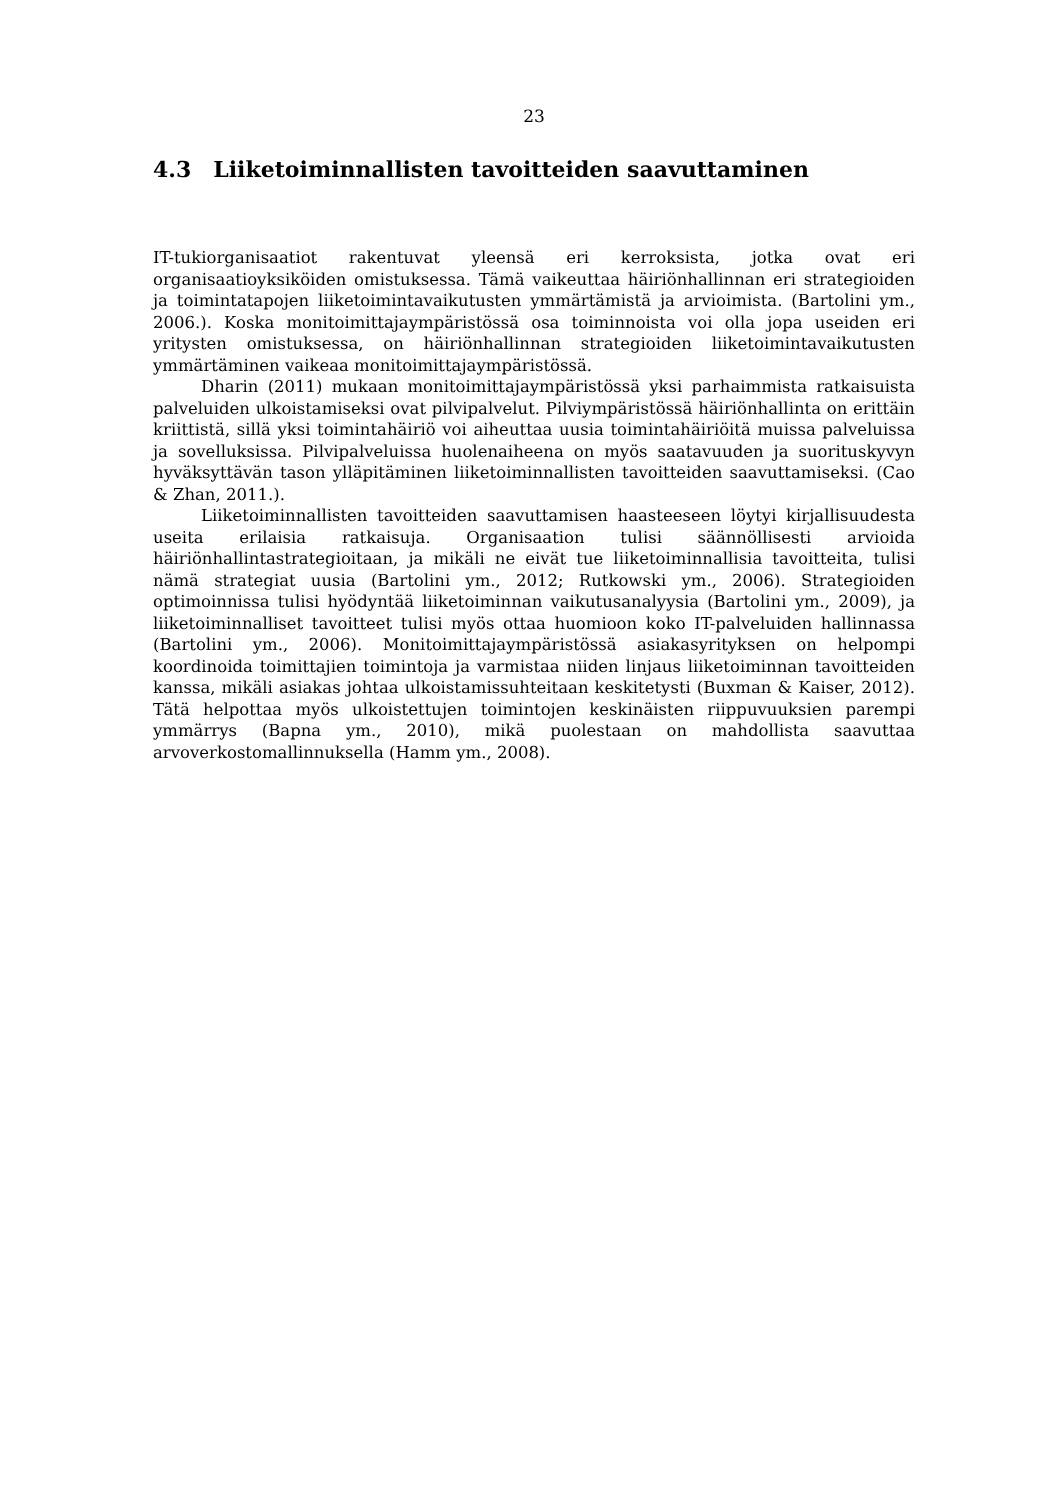23
4.3 Liiketoiminnallisten tavoitteiden saavuttaminen
IT-tukiorganisaatiot rakentuvat yleensä eri kerroksista, jotka ovat eri organisaatioyksiköiden omistuksessa. Tämä vaikeuttaa häiriönhallinnan eri strategioiden ja toimintatapojen liiketoimintavaikutusten ymmärtämistä ja arvioimista. (Bartolini ym., 2006.). Koska monitoimittajaympäristössä osa toiminnoista voi olla jopa useiden eri yritysten omistuksessa, on häiriönhallinnan strategioiden liiketoimintavaikutusten ymmärtäminen vaikeaa monitoimittajaympäristössä.
Dharin (2011) mukaan monitoimittajaympäristössä yksi parhaimmista ratkaisuista palveluiden ulkoistamiseksi ovat pilvipalvelut. Pilviympäristössä häiriönhallinta on erittäin kriittistä, sillä yksi toimintahäiriö voi aiheuttaa uusia toimintahäiriöitä muissa palveluissa ja sovelluksissa. Pilvipalveluissa huolenaiheena on myös saatavuuden ja suorituskyvyn hyväksyttävän tason ylläpitäminen liiketoiminnallisten tavoitteiden saavuttamiseksi. (Cao & Zhan, 2011.).
Liiketoiminnallisten tavoitteiden saavuttamisen haasteeseen löytyi kirjallisuudesta useita erilaisia ratkaisuja. Organisaation tulisi säännöllisesti arvioida häiriönhallintastrategioitaan, ja mikäli ne eivät tue liiketoiminnallisia tavoitteita, tulisi nämä strategiat uusia (Bartolini ym., 2012; Rutkowski ym., 2006). Strategioiden optimoinnissa tulisi hyödyntää liiketoiminnan vaikutusanalyysia (Bartolini ym., 2009), ja liiketoiminnalliset tavoitteet tulisi myös ottaa huomioon koko IT-palveluiden hallinnassa (Bartolini ym., 2006). Monitoimittajaympäristössä asiakasyrityksen on helpompi koordinoida toimittajien toimintoja ja varmistaa niiden linjaus liiketoiminnan tavoitteiden kanssa, mikäli asiakas johtaa ulkoistamissuhteitaan keskitetysti (Buxman & Kaiser, 2012). Tätä helpottaa myös ulkoistettujen toimintojen keskinäisten riippuvuuksien parempi ymmärrys (Bapna ym., 2010), mikä puolestaan on mahdollista saavuttaa arvoverkostomallinnuksella (Hamm ym., 2008).